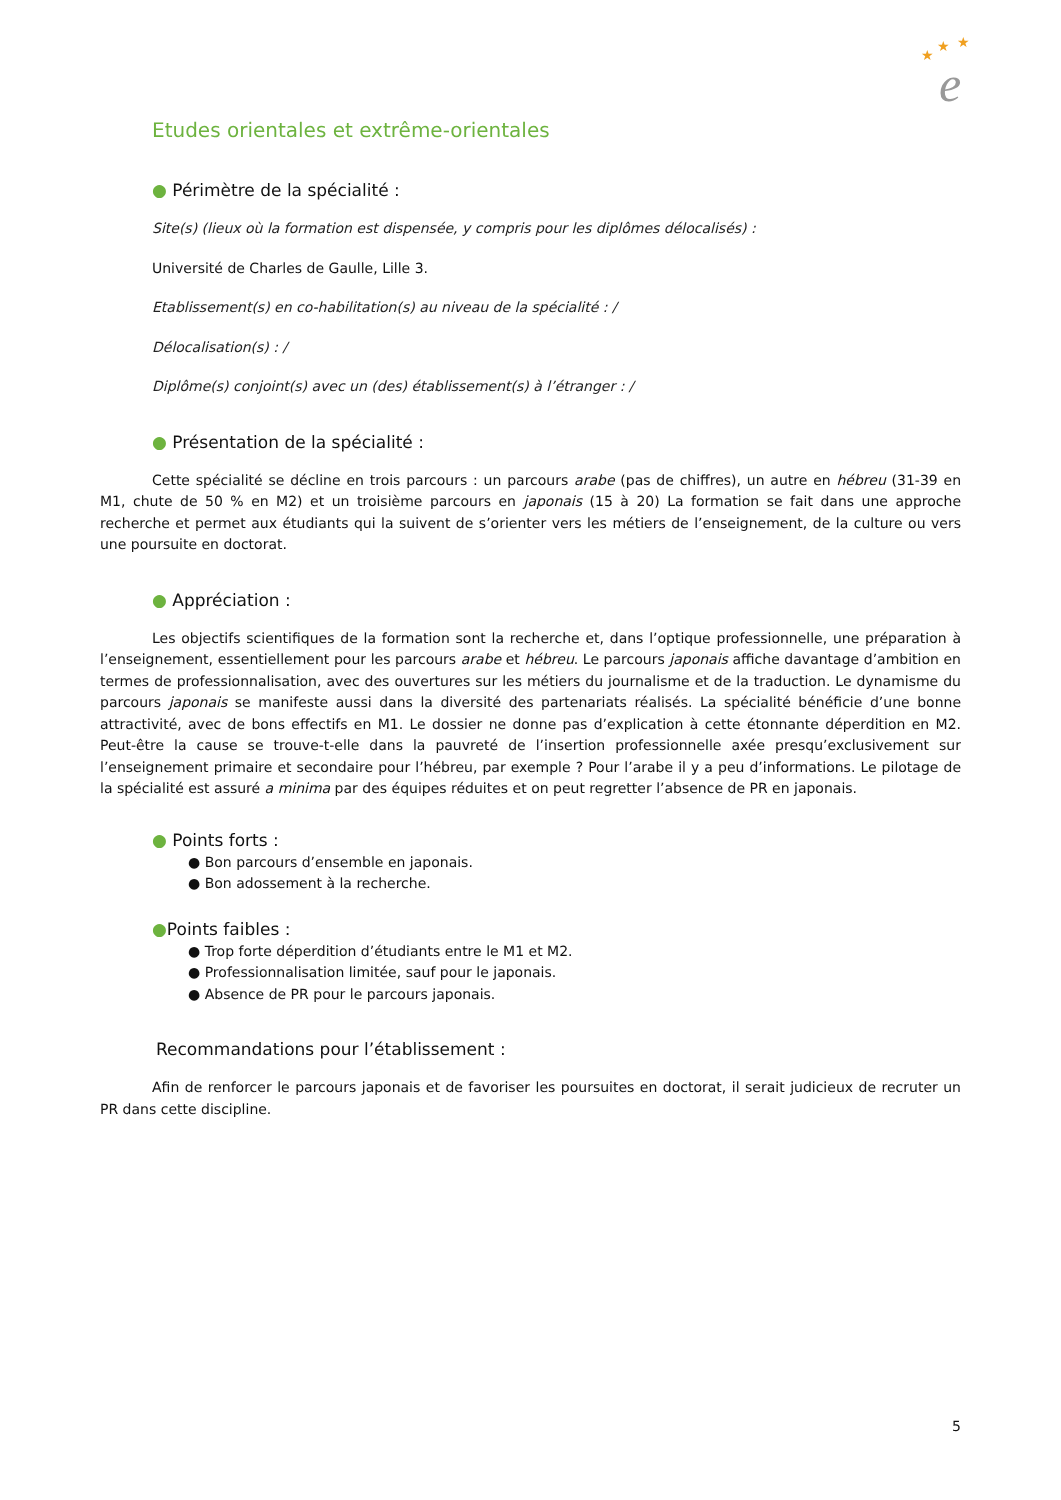★
★
★
e
Etudes orientales et extrême-orientales
● Périmètre de la spécialité :
Site(s) (lieux où la formation est dispensée, y compris pour les diplômes délocalisés) :
Université de Charles de Gaulle, Lille 3.
Etablissement(s) en co-habilitation(s) au niveau de la spécialité : /
Délocalisation(s) : /
Diplôme(s) conjoint(s) avec un (des) établissement(s) à l’étranger : /
● Présentation de la spécialité :
Cette spécialité se décline en trois parcours : un parcours arabe (pas de chiffres), un autre en hébreu (31-39 en M1, chute de 50 % en M2) et un troisième parcours en japonais (15 à 20) La formation se fait dans une approche recherche et permet aux étudiants qui la suivent de s’orienter vers les métiers de l’enseignement, de la culture ou vers une poursuite en doctorat.
● Appréciation :
Les objectifs scientifiques de la formation sont la recherche et, dans l’optique professionnelle, une préparation à l’enseignement, essentiellement pour les parcours arabe et hébreu. Le parcours japonais affiche davantage d’ambition en termes de professionnalisation, avec des ouvertures sur les métiers du journalisme et de la traduction. Le dynamisme du parcours japonais se manifeste aussi dans la diversité des partenariats réalisés. La spécialité bénéficie d’une bonne attractivité, avec de bons effectifs en M1. Le dossier ne donne pas d’explication à cette étonnante déperdition en M2. Peut-être la cause se trouve-t-elle dans la pauvreté de l’insertion professionnelle axée presqu’exclusivement sur l’enseignement primaire et secondaire pour l’hébreu, par exemple ? Pour l’arabe il y a peu d’informations. Le pilotage de la spécialité est assuré a minima par des équipes réduites et on peut regretter l’absence de PR en japonais.
● Points forts :
● Bon parcours d’ensemble en japonais.
● Bon adossement à la recherche.
●Points faibles :
● Trop forte déperdition d’étudiants entre le M1 et M2.
● Professionnalisation limitée, sauf pour le japonais.
● Absence de PR pour le parcours japonais.
Recommandations pour l’établissement :
Afin de renforcer le parcours japonais et de favoriser les poursuites en doctorat, il serait judicieux de recruter un PR dans cette discipline.
5